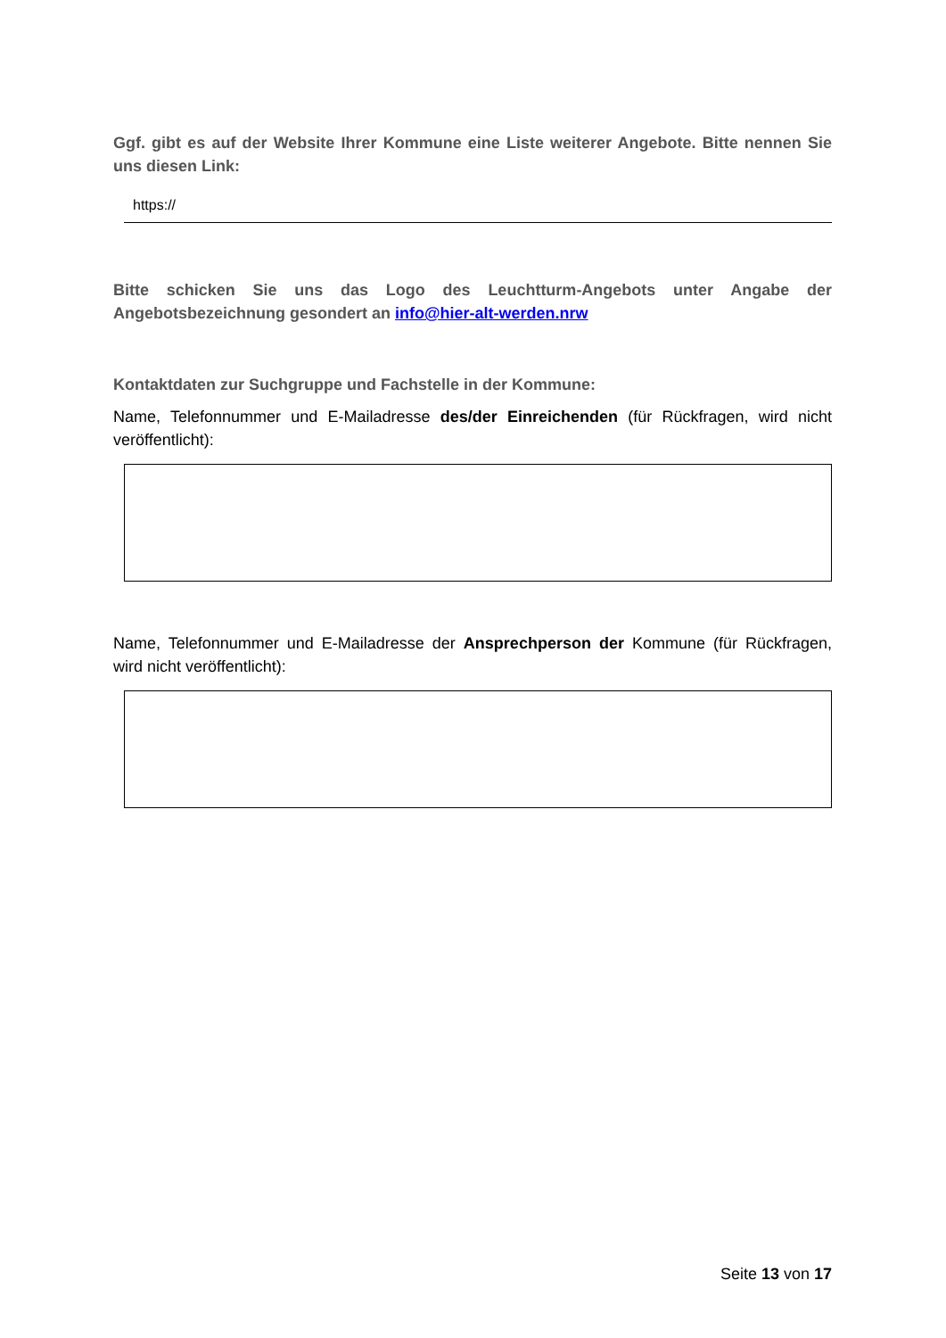Ggf. gibt es auf der Website Ihrer Kommune eine Liste weiterer Angebote. Bitte nennen Sie uns diesen Link:
https://
Bitte schicken Sie uns das Logo des Leuchtturm-Angebots unter Angabe der Angebotsbezeichnung gesondert an info@hier-alt-werden.nrw
Kontaktdaten zur Suchgruppe und Fachstelle in der Kommune:
Name, Telefonnummer und E-Mailadresse des/der Einreichenden (für Rückfragen, wird nicht veröffentlicht):
Name, Telefonnummer und E-Mailadresse der Ansprechperson der Kommune (für Rückfragen, wird nicht veröffentlicht):
Seite 13 von 17